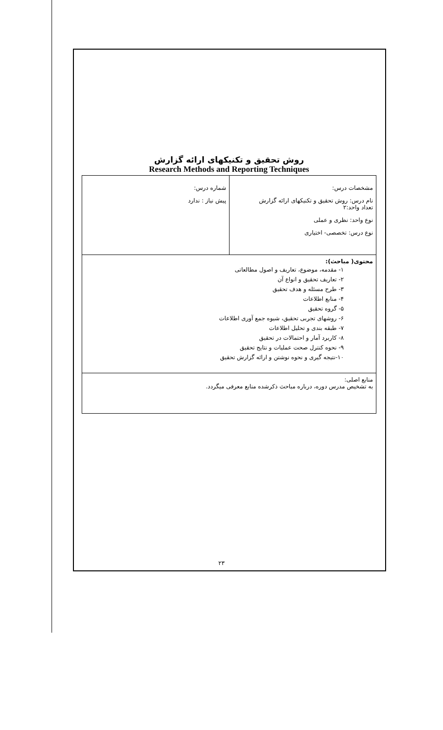روش تحقیق و تکنیکهای ارائه گزارش
Research Methods and Reporting Techniques
| مشخصات درس: نام درس: روش تحقیق و تکنیکهای ارائه گزارش تعداد واحد:۲ نوع واحد: نظری و عملی نوع درس: تخصصی- اختیاری | شماره درس: پیش نیاز : ندارد |
| محتوی( مباحث): ۱- مقدمه، موضوع، تعاریف و اصول مطالعاتی ۲- تعاریف تحقیق و انواع آن ۳- طرح مسئله و هدف تحقیق ۴- منابع اطلاعات ۵- گروه تحقیق ۶- روشهای تجربی تحقیق، شیوه جمع آوری اطلاعات ۷- طبقه بندی و تحلیل اطلاعات ۸- کاربرد آمار و احتمالات در تحقیق ۹- نحوه کنترل صحت عملیات و نتایج تحقیق ۱۰-نتیجه گیری و نحوه نوشتن و ارائه گزارش تحقیق | |
| منابع اصلی: به تشخیص مدرس دوره، درباره مباحث ذکرشده منابع معرفی میگردد. | |
۲۳